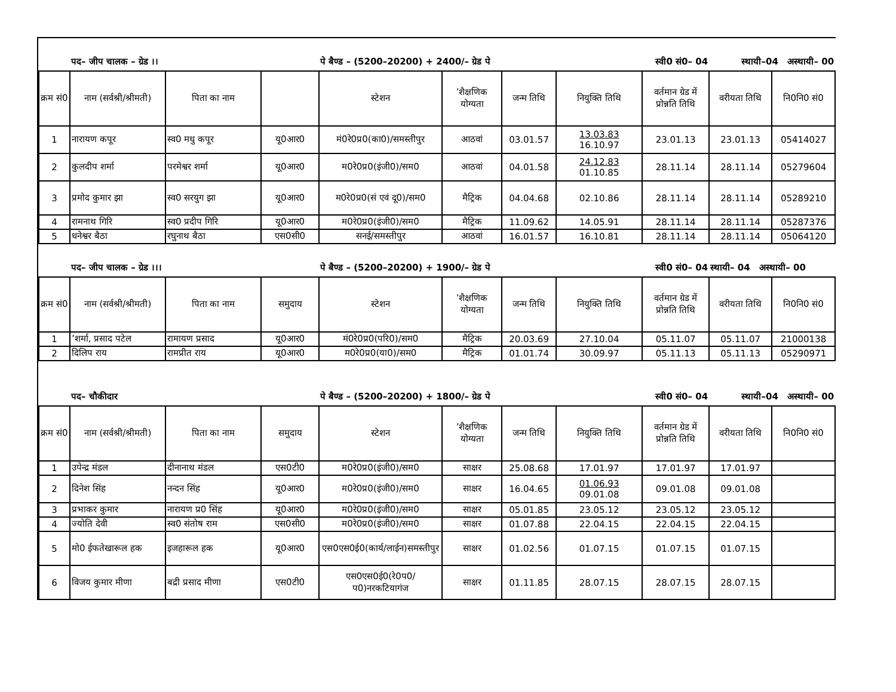| | पद– जीप चालक – ग्रेड ।। | | | पे बैण्ड – (5200–20200) + 2400/– ग्रेड पे | | | स्वी0 सं0– 04 | | स्थायी–04 अस्थायी– 00 | |
| क्रम सं0 | नाम (सर्वश्री/श्रीमती) | पिता का नाम | | स्टेशन | ’शैक्षणिक योग्यता | जन्म तिथि | नियुक्ति तिथि | वर्तमान ग्रेड में प्रोन्नति तिथि | वरीयता तिथि | नि0नि0 सं0 |
| 1 | नारायण कपूर | स्व0 मधु कपूर | यू0आर0 | मं0रे0प्र0(का0)/समस्तीपुर | आठवां | 03.01.57 | 13.03.83 16.10.97 | 23.01.13 | 23.01.13 | 05414027 |
| 2 | कुलदीप शर्मा | परमेश्वर शर्मा | यू0आर0 | म0रे0प्र0(इंजी0)/सम0 | आठवां | 04.01.58 | 24.12.83 01.10.85 | 28.11.14 | 28.11.14 | 05279604 |
| 3 | प्रमोद कुमार झा | स्व0 सरयुग झा | यू0आर0 | म0रे0प्र0(सं एवं दू0)/सम0 | मैट्रिक | 04.04.68 | 02.10.86 | 28.11.14 | 28.11.14 | 05289210 |
| 4 | रामनाथ गिरि | स्व0 प्रदीप गिरि | यू0आर0 | म0रे0प्र0(इंजी0)/सम0 | मैट्रिक | 11.09.62 | 14.05.91 | 28.11.14 | 28.11.14 | 05287376 |
| 5 | धनेश्वर बैठा | रघुनाथ बैठा | एस0सी0 | सनई/समस्तीपुर | आठवां | 16.01.57 | 16.10.81 | 28.11.14 | 28.11.14 | 05064120 |
| | पद– जीप चालक – ग्रेड ।।। | | | पे बैण्ड – (5200–20200) + 1900/– ग्रेड पे | | | स्वी0 सं0– 04 | | स्थायी– 04 अस्थायी– 00 | |
| क्रम सं0 | नाम (सर्वश्री/श्रीमती) | पिता का नाम | समुदाय | स्टेशन | ’शैक्षणिक योग्यता | जन्म तिथि | नियुक्ति तिथि | वर्तमान ग्रेड में प्रोन्नति तिथि | वरीयता तिथि | नि0नि0 सं0 |
| 1 | ’शर्मा, प्रसाद पटेल | रामायण प्रसाद | यू0आर0 | मं0रे0प्र0(परि0)/सम0 | मैट्रिक | 20.03.69 | 27.10.04 | 05.11.07 | 05.11.07 | 21000138 |
| 2 | दिलिप राय | रामप्रीत राय | यू0आर0 | म0रे0प्र0(या0)/सम0 | मैट्रिक | 01.01.74 | 30.09.97 | 05.11.13 | 05.11.13 | 05290971 |
| | पद– चौकीदार | | | पे बैण्ड – (5200–20200) + 1800/– ग्रेड पे | | | स्वी0 सं0– 04 | | स्थायी–04 अस्थायी– 00 | |
| क्रम सं0 | नाम (सर्वश्री/श्रीमती) | पिता का नाम | समुदाय | स्टेशन | ’शैक्षणिक योग्यता | जन्म तिथि | नियुक्ति तिथि | वर्तमान ग्रेड में प्रोन्नति तिथि | वरीयता तिथि | नि0नि0 सं0 |
| 1 | उपेन्द्र मंडल | दीनानाथ मंडल | एस0टी0 | म0रे0प्र0(इंजी0)/सम0 | साक्षर | 25.08.68 | 17.01.97 | 17.01.97 | 17.01.97 | |
| 2 | दिनेश सिंह | नन्दन सिंह | यू0आर0 | म0रे0प्र0(इंजी0)/सम0 | साक्षर | 16.04.65 | 01.06.93 09.01.08 | 09.01.08 | 09.01.08 | |
| 3 | प्रभाकर कुमार | नारायण प्र0 सिंह | यू0आर0 | म0रे0प्र0(इंजी0)/सम0 | साक्षर | 05.01.85 | 23.05.12 | 23.05.12 | 23.05.12 | |
| 4 | ज्योति देवी | स्व0 संतोष राम | एस0सी0 | म0रे0प्र0(इंजी0)/सम0 | साक्षर | 01.07.88 | 22.04.15 | 22.04.15 | 22.04.15 | |
| 5 | मो0 ईफतेखारूल हक | इजहारूल हक | यू0आर0 | एस0एस0ई0(कार्य/लाईन)समस्तीपुर | साक्षर | 01.02.56 | 01.07.15 | 01.07.15 | 01.07.15 | |
| 6 | विजय कुमार मीणा | बद्री प्रसाद मीणा | एस0टी0 | एस0एस0ई0(रे0प0/प0)नरकटियागंज | साक्षर | 01.11.85 | 28.07.15 | 28.07.15 | 28.07.15 | |